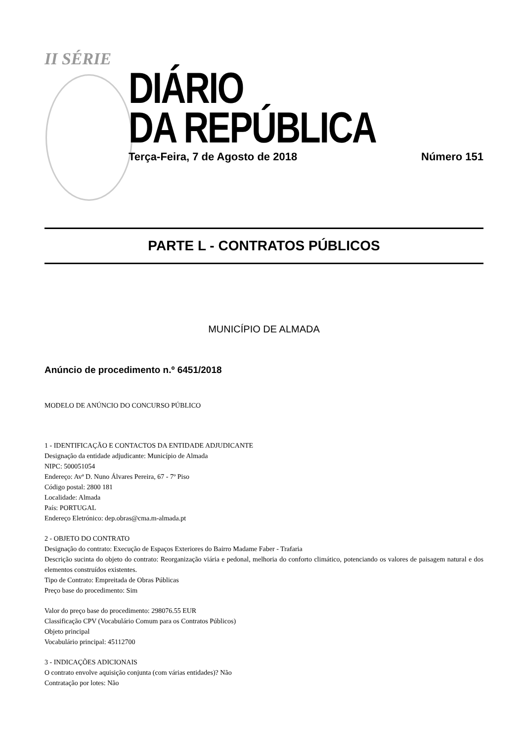II SÉRIE
DIÁRIO
DA REPÚBLICA
Terça-Feira, 7 de Agosto de 2018 Número 151
PARTE L - CONTRATOS PÚBLICOS
MUNICÍPIO DE ALMADA
Anúncio de procedimento n.º 6451/2018
MODELO DE ANÚNCIO DO CONCURSO PÚBLICO
1 - IDENTIFICAÇÃO E CONTACTOS DA ENTIDADE ADJUDICANTE
Designação da entidade adjudicante: Município de Almada
NIPC: 500051054
Endereço: Avª D. Nuno Álvares Pereira, 67 - 7º Piso
Código postal: 2800 181
Localidade: Almada
País: PORTUGAL
Endereço Eletrónico: dep.obras@cma.m-almada.pt
2 - OBJETO DO CONTRATO
Designação do contrato: Execução de Espaços Exteriores do Bairro Madame Faber - Trafaria
Descrição sucinta do objeto do contrato: Reorganização viária e pedonal, melhoria do conforto climático, potenciando os valores de paisagem natural e dos elementos construídos existentes.
Tipo de Contrato: Empreitada de Obras Públicas
Preço base do procedimento: Sim
Valor do preço base do procedimento: 298076.55 EUR
Classificação CPV (Vocabulário Comum para os Contratos Públicos)
Objeto principal
Vocabulário principal: 45112700
3 - INDICAÇÕES ADICIONAIS
O contrato envolve aquisição conjunta (com várias entidades)? Não
Contratação por lotes: Não